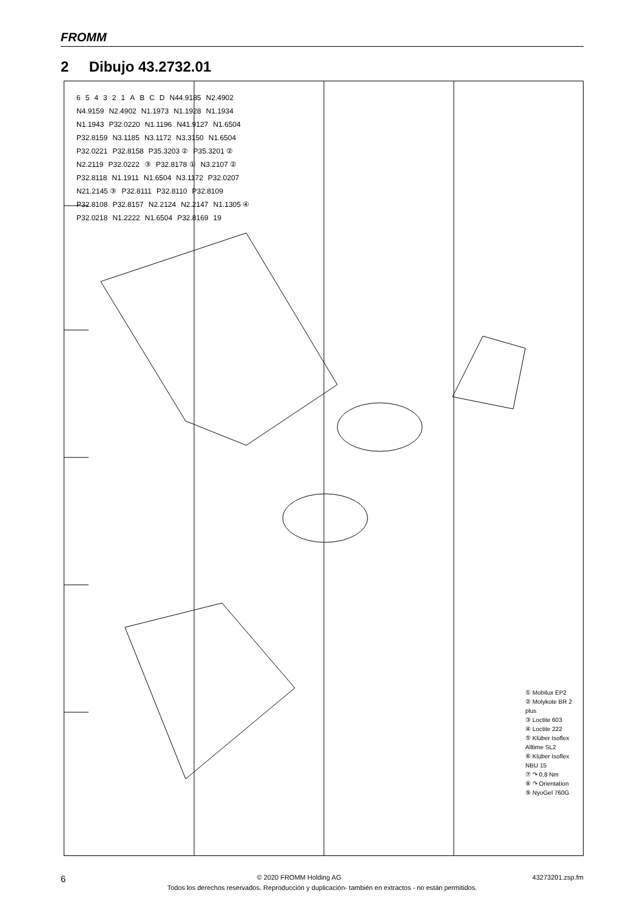FROMM
2 Dibujo 43.2732.01
654321 ABCD N44.9185 N2.4902 N4.9159 N2.4902 N1.1973 N1.1928 N1.1934 N1.1943 P32.0220 N1.1196 N41.9127 N1.6504 P32.8159 N3.1185 N3.1172 N3.3150 N1.6504 P32.0221 P32.8158 P35.3203 ② P35.3201 ② N2.2119 P32.0222 ③ P32.8178 ① N3.2107 ② P32.8118 N1.1911 N1.6504 N3.1172 P32.0207 N21.2145 ③ P32.8111 P32.8110 P32.8109 P32.8108 P32.8157 N2.2124 N2.2147 N1.1305 ④ P32.0218 N1.2222 N1.6504 P32.8169 19
① Mobilux EP2
② Molykote BR 2 plus
③ Loctite 603
④ Loctite 222
⑤ Klüber Isoflex Alltime SL2
⑥ Klüber Isoflex NBU 15
⑦ ↷ 0,8 Nm
⑧ ↷ Orientation
⑨ NyoGel 760G
6 © 2020 FROMM Holding AG 43273201.zsp.fm
Todos los derechos reservados. Reproducción y duplicación- también en extractos - no están permitidos.